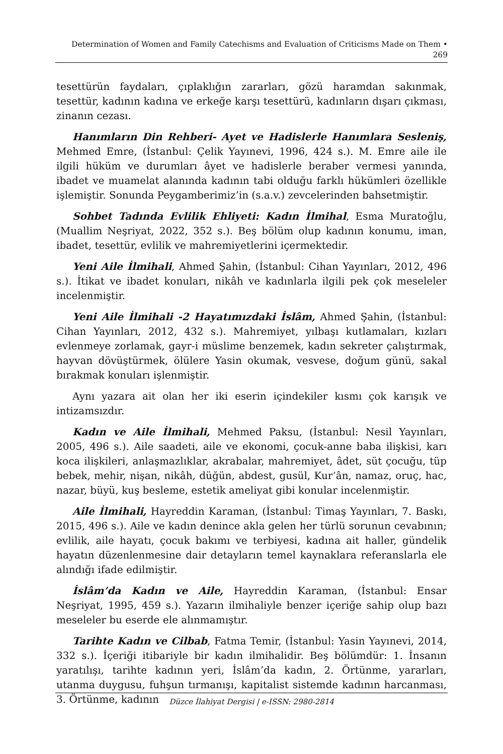Determination of Women and Family Catechisms and Evaluation of Criticisms Made on Them •
269
tesettürün faydaları, çıplaklığın zararları, gözü haramdan sakınmak, tesettür, kadının kadına ve erkeğe karşı tesettürü, kadınların dışarı çıkması, zinanın cezası.
Hanımların Din Rehberi- Ayet ve Hadislerle Hanımlara Sesleniş, Mehmed Emre, (İstanbul: Çelik Yayınevi, 1996, 424 s.). M. Emre aile ile ilgili hüküm ve durumları âyet ve hadislerle beraber vermesi yanında, ibadet ve muamelat alanında kadının tabi olduğu farklı hükümleri özellikle işlemiştir. Sonunda Peygamberimiz’in (s.a.v.) zevcelerinden bahsetmiştir.
Sohbet Tadında Evlilik Ehliyeti: Kadın İlmihal, Esma Muratoğlu, (Muallim Neşriyat, 2022, 352 s.). Beş bölüm olup kadının konumu, iman, ibadet, tesettür, evlilik ve mahremiyetlerini içermektedir.
Yeni Aile İlmihali, Ahmed Şahin, (İstanbul: Cihan Yayınları, 2012, 496 s.). İtikat ve ibadet konuları, nikâh ve kadınlarla ilgili pek çok meseleler incelenmiştir.
Yeni Aile İlmihali -2 Hayatımızdaki İslâm, Ahmed Şahin, (İstanbul: Cihan Yayınları, 2012, 432 s.). Mahremiyet, yılbaşı kutlamaları, kızları evlenmeye zorlamak, gayr-i müslime benzemek, kadın sekreter çalıştırmak, hayvan dövüştürmek, ölülere Yasin okumak, vesvese, doğum günü, sakal bırakmak konuları işlenmiştir.
Aynı yazara ait olan her iki eserin içindekiler kısmı çok karışık ve intizamsızdır.
Kadın ve Aile İlmihali, Mehmed Paksu, (İstanbul: Nesil Yayınları, 2005, 496 s.). Aile saadeti, aile ve ekonomi, çocuk-anne baba ilişkisi, karı koca ilişkileri, anlaşmazlıklar, akrabalar, mahremiyet, âdet, süt çocuğu, tüp bebek, mehir, nişan, nikâh, düğün, abdest, gusül, Kur’ân, namaz, oruç, hac, nazar, büyü, kuş besleme, estetik ameliyat gibi konular incelenmiştir.
Aile İlmihali, Hayreddin Karaman, (İstanbul: Timaş Yayınları, 7. Baskı, 2015, 496 s.). Aile ve kadın denince akla gelen her türlü sorunun cevabının; evlilik, aile hayatı, çocuk bakımı ve terbiyesi, kadına ait haller, gündelik hayatın düzenlenmesine dair detayların temel kaynaklara referanslarla ele alındığı ifade edilmiştir.
İslâm’da Kadın ve Aile, Hayreddin Karaman, (İstanbul: Ensar Neşriyat, 1995, 459 s.). Yazarın ilmihaliyle benzer içeriğe sahip olup bazı meseleler bu eserde ele alınmamıştır.
Tarihte Kadın ve Cilbab, Fatma Temir, (İstanbul: Yasin Yayınevi, 2014, 332 s.). İçeriği itibariyle bir kadın ilmihalidir. Beş bölümdür: 1. İnsanın yaratılışı, tarihte kadının yeri, İslâm’da kadın, 2. Örtünme, yararları, utanma duygusu, fuhşun tırmanışı, kapitalist sistemde kadının harcanması, 3. Örtünme, kadının
Düzce İlahiyat Dergisi | e-ISSN: 2980-2814